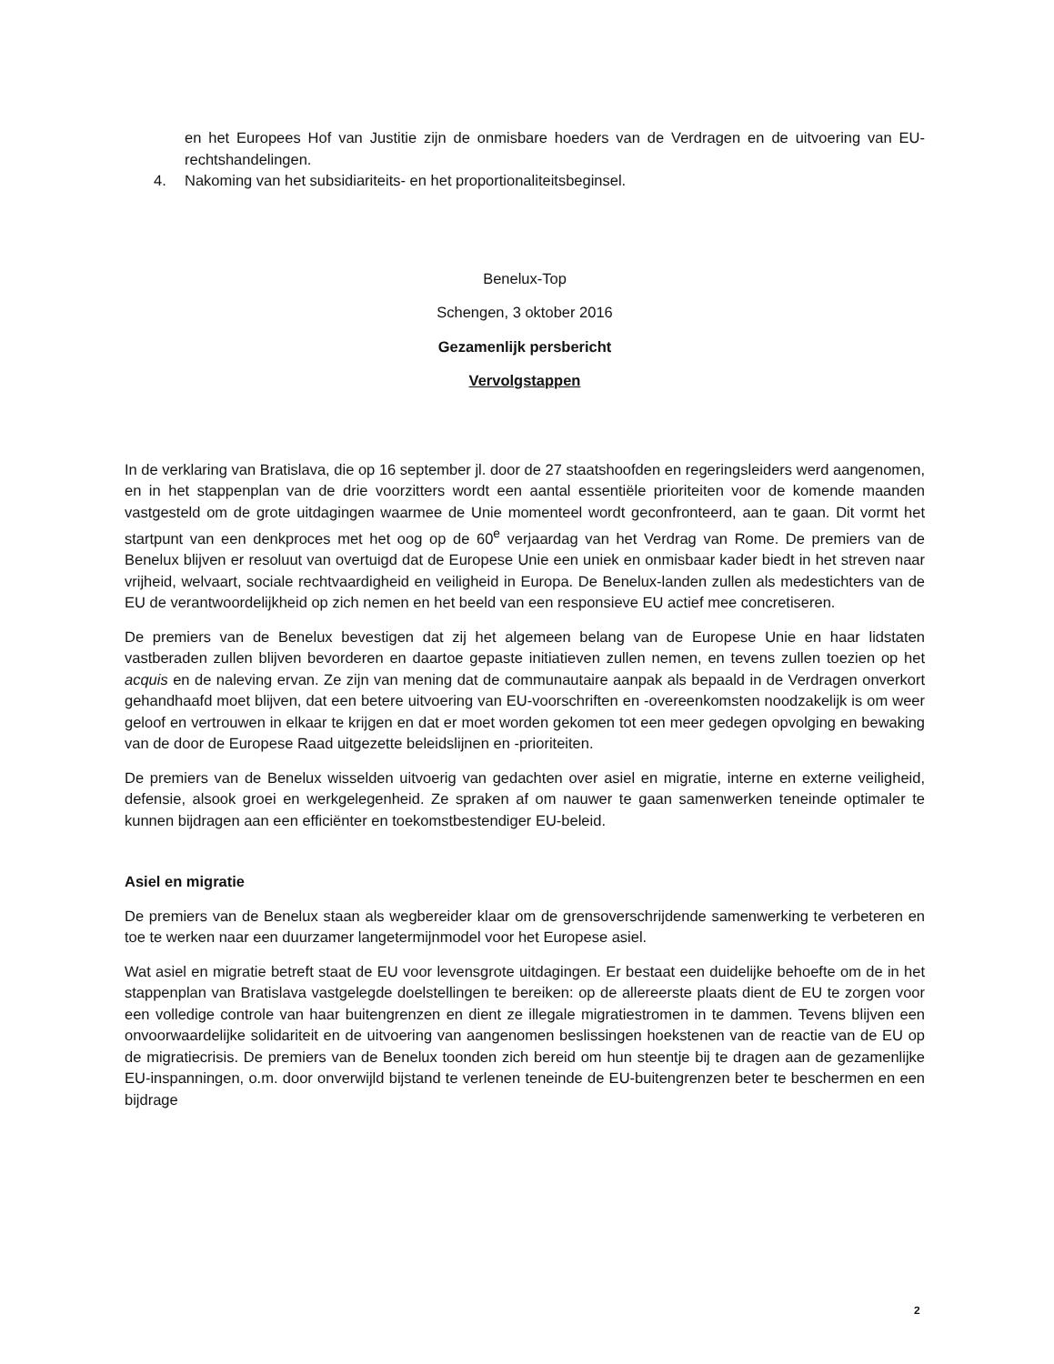en het Europees Hof van Justitie zijn de onmisbare hoeders van de Verdragen en de uitvoering van EU-rechtshandelingen.
4. Nakoming van het subsidiariteits- en het proportionaliteitsbeginsel.
Benelux-Top
Schengen, 3 oktober 2016
Gezamenlijk persbericht
Vervolgstappen
In de verklaring van Bratislava, die op 16 september jl. door de 27 staatshoofden en regeringsleiders werd aangenomen, en in het stappenplan van de drie voorzitters wordt een aantal essentiële prioriteiten voor de komende maanden vastgesteld om de grote uitdagingen waarmee de Unie momenteel wordt geconfronteerd, aan te gaan. Dit vormt het startpunt van een denkproces met het oog op de 60<sup>e</sup> verjaardag van het Verdrag van Rome. De premiers van de Benelux blijven er resoluut van overtuigd dat de Europese Unie een uniek en onmisbaar kader biedt in het streven naar vrijheid, welvaart, sociale rechtvaardigheid en veiligheid in Europa. De Benelux-landen zullen als medestichters van de EU de verantwoordelijkheid op zich nemen en het beeld van een responsieve EU actief mee concretiseren.
De premiers van de Benelux bevestigen dat zij het algemeen belang van de Europese Unie en haar lidstaten vastberaden zullen blijven bevorderen en daartoe gepaste initiatieven zullen nemen, en tevens zullen toezien op het acquis en de naleving ervan. Ze zijn van mening dat de communautaire aanpak als bepaald in de Verdragen onverkort gehandhaafd moet blijven, dat een betere uitvoering van EU-voorschriften en -overeenkomsten noodzakelijk is om weer geloof en vertrouwen in elkaar te krijgen en dat er moet worden gekomen tot een meer gedegen opvolging en bewaking van de door de Europese Raad uitgezette beleidslijnen en -prioriteiten.
De premiers van de Benelux wisselden uitvoerig van gedachten over asiel en migratie, interne en externe veiligheid, defensie, alsook groei en werkgelegenheid. Ze spraken af om nauwer te gaan samenwerken teneinde optimaler te kunnen bijdragen aan een efficiënter en toekomstbestendiger EU-beleid.
Asiel en migratie
De premiers van de Benelux staan als wegbereider klaar om de grensoverschrijdende samenwerking te verbeteren en toe te werken naar een duurzamer langetermijnmodel voor het Europese asiel.
Wat asiel en migratie betreft staat de EU voor levensgrote uitdagingen. Er bestaat een duidelijke behoefte om de in het stappenplan van Bratislava vastgelegde doelstellingen te bereiken: op de allereerste plaats dient de EU te zorgen voor een volledige controle van haar buitengrenzen en dient ze illegale migratiestromen in te dammen. Tevens blijven een onvoorwaardelijke solidariteit en de uitvoering van aangenomen beslissingen hoekstenen van de reactie van de EU op de migratiecrisis. De premiers van de Benelux toonden zich bereid om hun steentje bij te dragen aan de gezamenlijke EU-inspanningen, o.m. door onverwijld bijstand te verlenen teneinde de EU-buitengrenzen beter te beschermen en een bijdrage
2